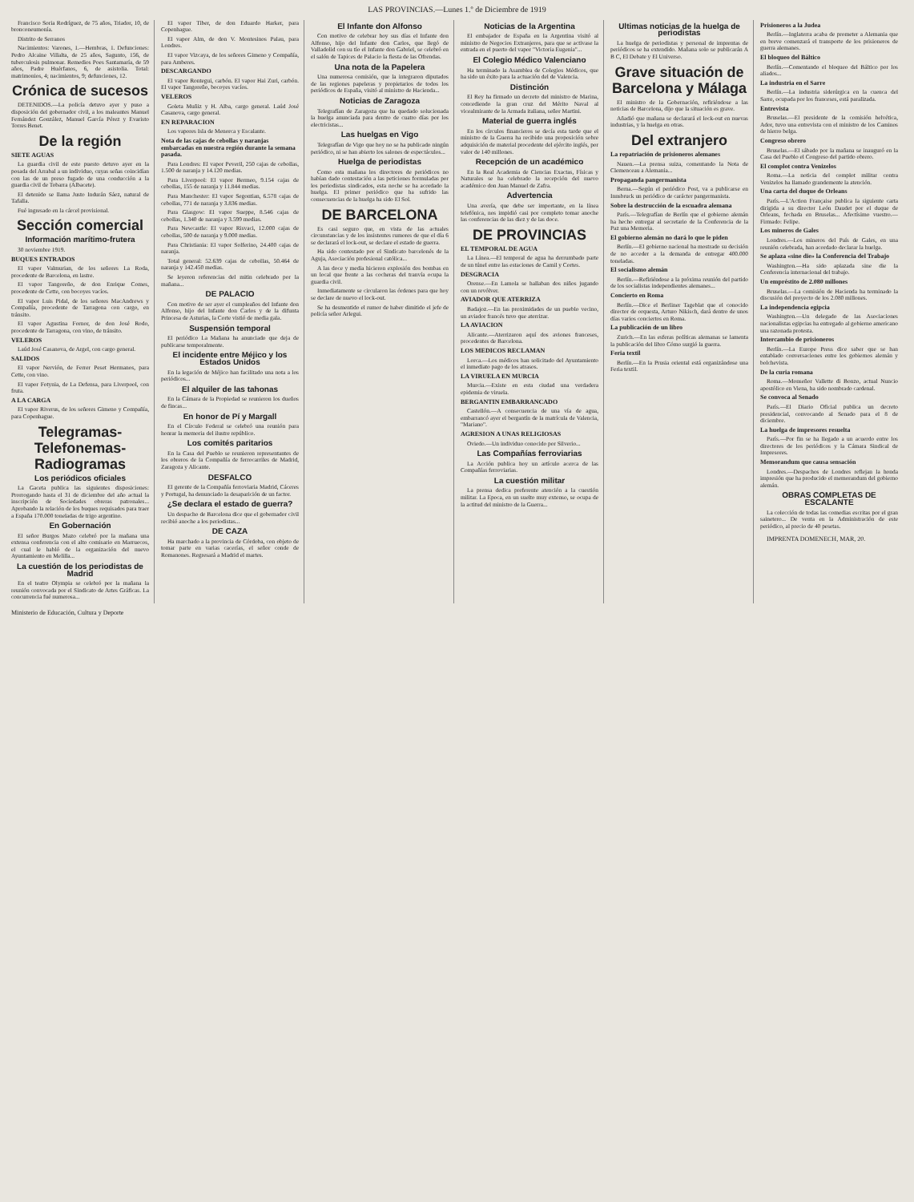LAS PROVINCIAS.—Lunes 1.º de Diciembre de 1919
Francisco Soria Rodríguez, de 75 años, Triador, 10, de bronconeumonía.
Distrito de Serranos
Nacimientos: Varones, 1.—Hembras, 1. Defunciones: Pedro Alcaine Villalta, de 25 años, Sagunto, 156, de tuberculosis pulmonar. Remedios Poes Santamaría, de 59 años, Padre Huérfanos, 6, de asistolia. Total: matrimonios, 4; nacimientos, 9; defunciones, 12.
Crónica de sucesos
DETENIDOS.—La policía detuvo ayer y puso a disposición del gobernador civil, a los maleantes Manuel Fernández González, Manuel García Pérez y Evaristo Torres Benet.
De la región
SIETE AGUAS
La guardia civil de este puesto detuvo ayer en la posada del Arrabal a un individuo, cuyas señas coincidían con las de un preso fugado de una conducción a la guardia civil de Tobarra (Albacete).
El detenido se llama Justo Indurán Sáez, natural de Tafalla.
Fué ingresado en la cárcel provisional.
Sección comercial
Información marítimo-frutera
30 noviembre 1919.
BUQUES ENTRADOS
El vapor Valmurian, de los señores La Roda, procedente de Barcelona, en lastre.
El vapor Tangoreño, de don Enrique Comes, procedente de Cette, con bocoyes vacíos.
El vapor Luis Pidal, de los señores MacAndrews y Compañía, procedente de Tarragona con cargo, en tránsito.
El vapor Agustina Fornor, de don José Rodo, procedente de Tarragona, con vino, de tránsito.
VELEROS
Laúd José Casanova, de Argel, con cargo general.
SALIDOS
El vapor Nervión, de Ferrer Peset Hermanos, para Cette, con vino.
El vapor Fotynia, de La Defensa, para Liverpool, con fruta.
A LA CARGA
El vapor Riverus, de los señores Gimeno y Compañía, para Copenhague.
Telegramas-Telefonemas-Radiogramas
Los periódicos oficiales
La Gaceta publica las siguientes disposiciones: Prorrogando hasta el 31 de diciembre del año actual la inscripción de Sociedades obreras patronales... Aprobando la relación de los buques requisados para traer a España 170.000 toneladas de trigo argentino.
En Gobernación
El señor Burgos Mazo celebró por la mañana una extensa conferencia con el alto comisario en Marruecos, el cual le habló de la organización del nuevo Ayuntamiento en Melilla...
La cuestión de los periodistas de Madrid
En el teatro Olympia se celebró por la mañana la reunión convocada por el Sindicato de Artes Gráficas. La concurrencia fué numerosa...
El vapor Tiber, de don Eduardo Harker, para Copenhague.
El vapor Alm, de don V. Montesinos Palau, para Londres.
El vapor Vizcaya, de los señores Gimeno y Compañía, para Amberes.
DESCARGANDO
El vapor Rontegui, carbón. El vapor Hai Zuri, carbón. El vapor Tangoreño, bocoyes vacíos.
VELEROS
Goleta Muñiz y H. Alba, cargo general. Laúd José Casanova, cargo general.
EN REPARACION
Los vapores Isla de Menorca y Escalante.
Nota de las cajas de cebollas y naranjas embarcadas en nuestra región durante la semana pasada.
Para Londres: El vapor Peveril, 250 cajas de cebollas, 1.500 de naranja y 14.120 medias.
Para Liverpool: El vapor Bermeo, 9.154 cajas de cebollas, 155 de naranja y 11.844 medias.
Para Manchester: El vapor Segontian, 6.578 cajas de cebollas, 771 de naranja y 3.836 medias.
Para Glasgow: El vapor Sueppe, 8.546 cajas de cebollas, 1.340 de naranja y 3.599 medias.
Para Newcastle: El vapor Risvaci, 12.000 cajas de cebollas, 500 de naranja y 9.000 medias.
Para Christiania: El vapor Solferino, 24.400 cajas de naranja.
Total general: 52.639 cajas de cebollas, 50.464 de naranja y 142.450 medias.
Se leyeron referencias del mitin celebrado por la mañana...
DE PALACIO
Con motivo de ser ayer el cumpleaños del Infante don Alfonso, hijo del Infante don Carlos y de la difunta Princesa de Asturias, la Corte vistió de media gala.
Suspensión temporal
El periódico La Mañana ha anunciado que deja de publicarse temporalmente.
El incidente entre Méjico y los Estados Unidos
En la legación de Méjico han facilitado una nota a los periódicos...
El alquiler de las tahonas
En la Cámara de la Propiedad se reunieron los dueños de fincas...
En honor de Pí y Margall
En el Círculo Federal se celebró una reunión para honrar la memoria del ilustre repúblico.
Los comités paritarios
En la Casa del Pueblo se reunieron representantes de los obreros de la Compañía de ferrocarriles de Madrid, Zaragoza y Alicante.
DESFALCO
El gerente de la Compañía ferroviaria Madrid, Cáceres y Portugal, ha denunciado la desaparición de un factor.
¿Se declara el estado de guerra?
Un despacho de Barcelona dice que el gobernador civil recibió anoche a los periodistas...
DE CAZA
Ha marchado a la provincia de Córdoba, con objeto de tomar parte en varias cacerías, el señor conde de Romanones. Regresará a Madrid el martes.
El Infante don Alfonso
Con motivo de celebrar hoy sus días el Infante don Alfonso, hijo del Infante don Carlos, que llegó de Valladolid con su tío el Infante don Gabriel, se celebró en el salón de Tapices de Palacio la fiesta de las Ofrendas.
Una nota de la Papelera
Una numerosa comisión, que la integraron diputados de las regiones papeleras y propietarios de todos los periódicos de España, visitó al ministro de Hacienda...
Noticias de Zaragoza
Telegrafían de Zaragoza que ha quedado solucionada la huelga anunciada para dentro de cuatro días por los electricistas...
Las huelgas en Vigo
Telegrafían de Vigo que hoy no se ha publicado ningún periódico, ni se han abierto los salones de espectáculos...
Huelga de periodistas
Como esta mañana los directores de periódicos no habían dado contestación a las peticiones formuladas por los periodistas sindicados, esta noche se ha acordado la huelga. El primer periódico que ha sufrido las consecuencias de la huelga ha sido El Sol.
DE BARCELONA
Es casi seguro que, en vista de las actuales circunstancias y de los insistentes rumores de que el día 6 se declarará el lock-out, se declare el estado de guerra.
Ha sido contestado por el Sindicato barcelonés de la Aguja, Asociación profesional católica...
A las doce y media hicieron explosión dos bombas en un local que frente a las cocheras del tranvía ocupa la guardia civil.
Inmediatamente se circularon las órdenes para que hoy se declare de nuevo el lock-out.
Se ha desmentido el rumor de haber dimitido el jefe de policía señor Arlegui.
Noticias de la Argentina
El embajador de España en la Argentina visitó al ministro de Negocios Extranjeros, para que se activase la entrada en el puerto del vapor "Victoria Eugenia"...
El Colegio Médico Valenciano
Ha terminado la Asamblea de Colegios Médicos, que ha sido un éxito para la actuación del de Valencia.
Distinción
El Rey ha firmado un decreto del ministro de Marina, concediendo la gran cruz del Mérito Naval al vicealmirante de la Armada italiana, señor Martini.
Material de guerra inglés
En los círculos financieros se decía esta tarde que el ministro de la Guerra ha recibido una proposición sobre adquisición de material procedente del ejército inglés, por valor de 140 millones.
Recepción de un académico
En la Real Academia de Ciencias Exactas, Físicas y Naturales se ha celebrado la recepción del nuevo académico don Juan Manuel de Zafra.
Advertencia
Una avería, que debe ser importante, en la línea telefónica, nos impidió casi por completo tomar anoche las conferencias de las diez y de las doce.
DE PROVINCIAS
EL TEMPORAL DE AGUA
La Línea.—El temporal de agua ha derrumbado parte de un túnel entre las estaciones de Camil y Cortes.
DESGRACIA
Orense.—En Lamola se hallaban dos niños jugando con un revólver.
AVIADOR QUE ATERRIZA
Badajoz.—En las proximidades de un pueblo vecino, un aviador francés tuvo que aterrizar.
LA AVIACION
Alicante.—Aterrizaron aquí dos aviones franceses, procedentes de Barcelona.
LOS MEDICOS RECLAMAN
Lorca.—Los médicos han solicitado del Ayuntamiento el inmediato pago de los atrasos.
LA VIRUELA EN MURCIA
Murcia.—Existe en esta ciudad una verdadera epidemia de viruela.
BERGANTIN EMBARRANCADO
Castellón.—A consecuencia de una vía de agua, embarrancó ayer el bergantín de la matrícula de Valencia, "Mariano".
AGRESION A UNAS RELIGIOSAS
Oviedo.—Un individuo conocido por Silverio...
Las Compañías ferroviarias
La Acción publica hoy un artículo acerca de las Compañías ferroviarias.
La cuestión militar
La prensa dedica preferente atención a la cuestión militar. La Epoca, en un suelto muy extenso, se ocupa de la actitud del ministro de la Guerra...
Ultimas noticias de la huelga de periodistas
La huelga de periodistas y personal de imprentas de periódicos se ha extendido. Mañana solo se publicarán A B C, El Debate y El Universo.
Grave situación de Barcelona y Málaga
El ministro de la Gobernación, refiriéndose a las noticias de Barcelona, dijo que la situación es grave.
Añadió que mañana se declarará el lock-out en nuevas industrias, y la huelga en otras.
Del extranjero
La repatriación de prisioneros alemanes
Nauen.—La prensa suiza, comentando la Nota de Clemenceau a Alemania...
Propaganda pangermanista
Berna.—Según el periódico Post, va a publicarse en Innsbruck un periódico de carácter pangermanista.
Sobre la destrucción de la escuadra alemana
París.—Telegrafían de Berlín que el gobierno alemán ha hecho entregar al secretario de la Conferencia de la Paz una Memoria.
El gobierno alemán no dará lo que le piden
Berlín.—El gobierno nacional ha mostrado su decisión de no acceder a la demanda de entregar 400.000 toneladas.
El socialismo alemán
Berlín.—Refiriéndose a la próxima reunión del partido de los socialistas independientes alemanes...
Concierto en Roma
Berlín.—Dice el Berliner Tageblat que el conocido director de orquesta, Arturo Nikisch, dará dentro de unos días varios conciertos en Roma.
La publicación de un libro
Zurich.—En las esferas políticas alemanas se lamenta la publicación del libro Cómo surgió la guerra.
Feria textil
Berlín.—En la Prusia oriental está organizándose una Feria textil.
Prisioneros a la Judea
Berlín.—Inglaterra acaba de prometer a Alemania que en breve comenzará el transporte de los prisioneros de guerra alemanes.
El bloqueo del Báltico
Berlín.—Comentando el bloqueo del Báltico por los aliados...
La industria en el Sarre
Berlín.—La industria siderúrgica en la cuenca del Sarre, ocupada por los franceses, está paralizada.
Entrevista
Bruselas.—El presidente de la comisión helvética, Ador, tuvo una entrevista con el ministro de los Caminos de hierro belga.
Congreso obrero
Bruselas.—El sábado por la mañana se inauguró en la Casa del Pueblo el Congreso del partido obrero.
El complot contra Venizelos
Roma.—La noticia del complot militar contra Venizelos ha llamado grandemente la atención.
Una carta del duque de Orleans
París.—L'Action Française publica la siguiente carta dirigida a su director León Daudet por el duque de Orleans, fechada en Bruselas... Afectísimo vuestro.—Firmado: Felipe.
Los mineros de Gales
Londres.—Los mineros del País de Gales, en una reunión celebrada, han acordado declarar la huelga.
Se aplaza «sine die» la Conferencia del Trabajo
Washington.—Ha sido aplazada sine die la Conferencia internacional del trabajo.
Un empréstito de 2.080 millones
Bruselas.—La comisión de Hacienda ha terminado la discusión del proyecto de los 2.080 millones.
La independencia egipcia
Washington.—Un delegado de las Asociaciones nacionalistas egipcias ha entregado al gobierno americano una razonada protesta.
Intercambio de prisioneros
Berlín.—La Europe Press dice saber que se han entablado conversaciones entre los gobiernos alemán y bolchevista.
De la curia romana
Roma.—Monseñor Vallette di Bonzo, actual Nuncio apostólico en Viena, ha sido nombrado cardenal.
Se convoca al Senado
París.—El Diario Oficial publica un decreto presidencial, convocando al Senado para el 8 de diciembre.
La huelga de impresores resuelta
París.—Por fin se ha llegado a un acuerdo entre los directores de los periódicos y la Cámara Sindical de Impresores.
Memorandum que causa sensación
Londres.—Despachos de Londres reflejan la honda impresión que ha producido el memorandum del gobierno alemán.
OBRAS COMPLETAS DE ESCALANTE
La colección de todas las comedias escritas por el gran sainetero... De venta en la Administración de este periódico, al precio de 40 pesetas.
IMPRENTA DOMENECH, MAR, 20.
Ministerio de Educación, Cultura y Deporte